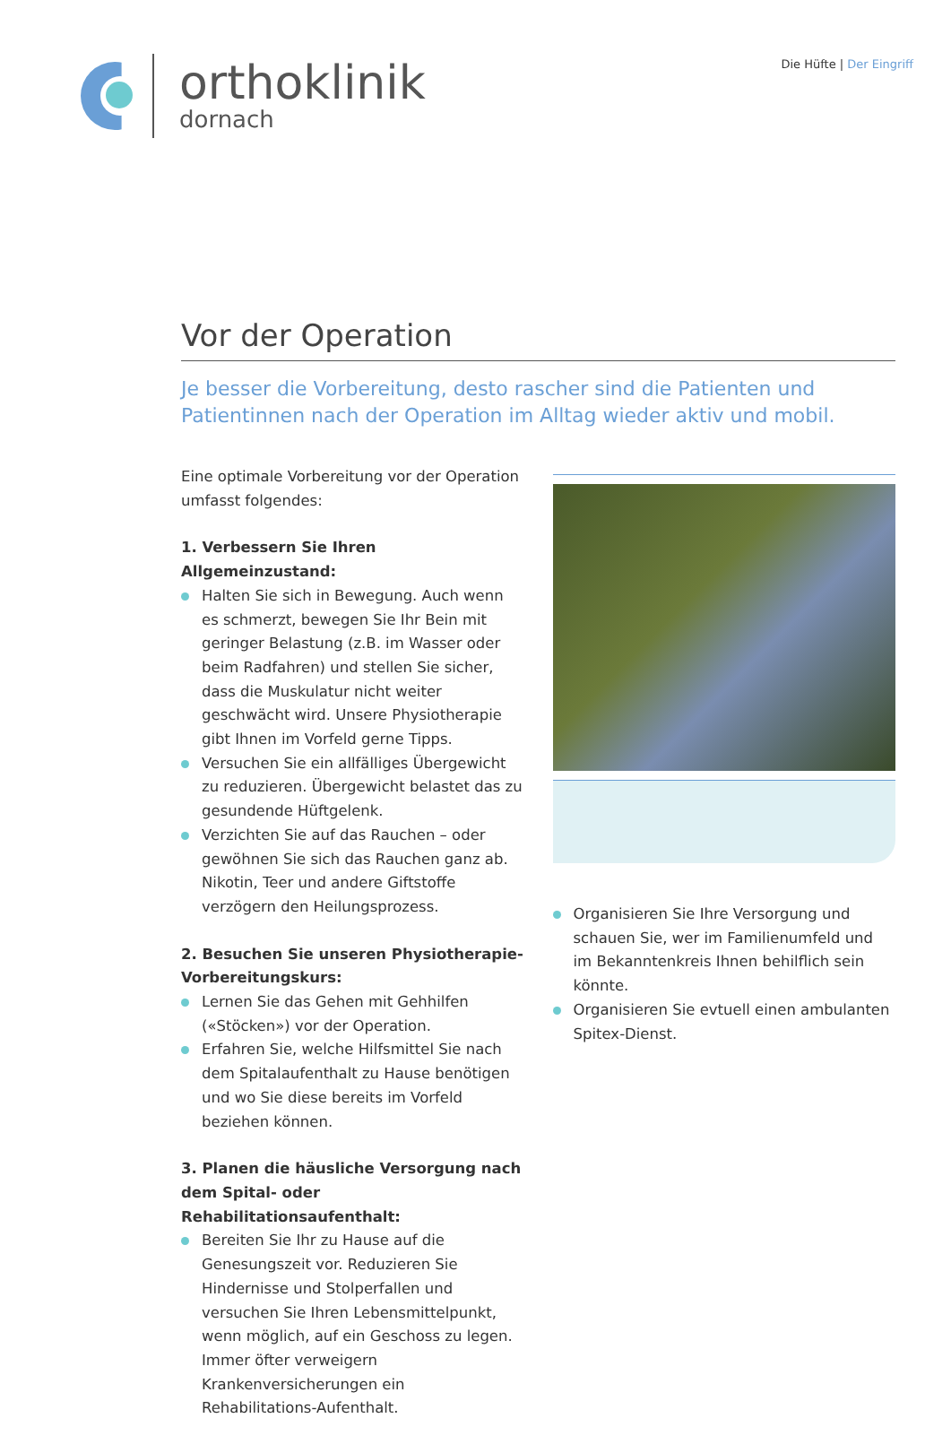orthoklinik
dornach
Die Hüfte | Der Eingriff
Vor der Operation
Je besser die Vorbereitung, desto rascher sind die Patienten und Patientinnen nach der Operation im Alltag wieder aktiv und mobil.
Eine optimale Vorbereitung vor der Operation umfasst folgendes:
1. Verbessern Sie Ihren Allgemeinzustand:
Halten Sie sich in Bewegung. Auch wenn es schmerzt, bewegen Sie Ihr Bein mit geringer Belastung (z.B. im Wasser oder beim Radfahren) und stellen Sie sicher, dass die Muskulatur nicht weiter geschwächt wird. Unsere Physiotherapie gibt Ihnen im Vorfeld gerne Tipps.
Versuchen Sie ein allfälliges Übergewicht zu reduzieren. Übergewicht belastet das zu gesundende Hüftgelenk.
Verzichten Sie auf das Rauchen – oder gewöhnen Sie sich das Rauchen ganz ab. Nikotin, Teer und andere Giftstoffe verzögern den Heilungsprozess.
2. Besuchen Sie unseren Physiotherapie-Vorbereitungskurs:
Lernen Sie das Gehen mit Gehhilfen («Stöcken») vor der Operation.
Erfahren Sie, welche Hilfsmittel Sie nach dem Spitalaufenthalt zu Hause benötigen und wo Sie diese bereits im Vorfeld beziehen können.
3. Planen die häusliche Versorgung nach dem Spital- oder Rehabilitationsaufenthalt:
Bereiten Sie Ihr zu Hause auf die Genesungszeit vor. Reduzieren Sie Hindernisse und Stolperfallen und versuchen Sie Ihren Lebensmittelpunkt, wenn möglich, auf ein Geschoss zu legen. Immer öfter verweigern Krankenversicherungen ein Rehabilitations-Aufenthalt.
Organisieren Sie Ihre Versorgung und schauen Sie, wer im Familienumfeld und im Bekanntenkreis Ihnen behilflich sein könnte.
Organisieren Sie evtuell einen ambulanten Spitex-Dienst.